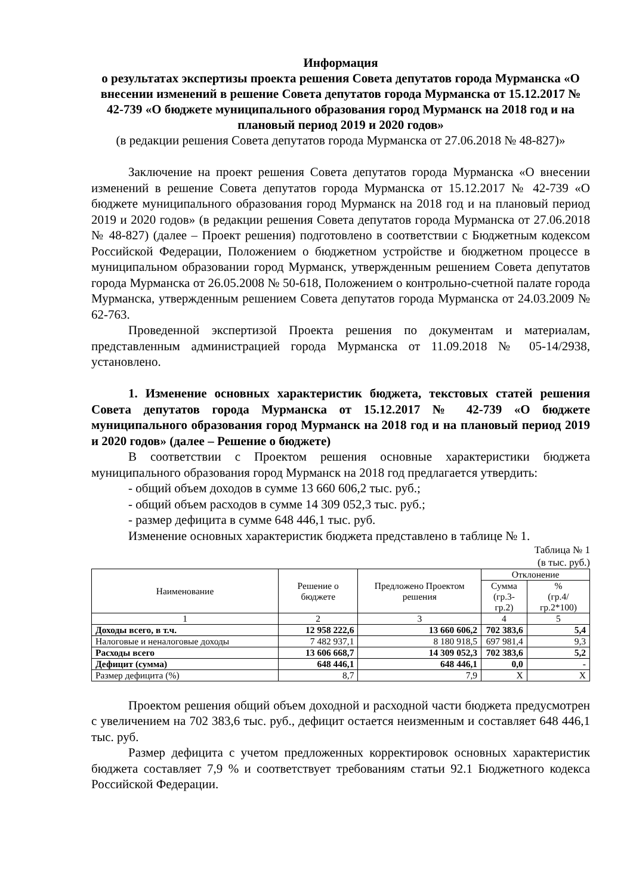Информация
о результатах экспертизы проекта решения Совета депутатов города Мурманска «О внесении изменений в решение Совета депутатов города Мурманска от 15.12.2017 № 42-739 «О бюджете муниципального образования город Мурманск на 2018 год и на плановый период 2019 и 2020 годов»
(в редакции решения Совета депутатов города Мурманска от 27.06.2018 № 48-827)»
Заключение на проект решения Совета депутатов города Мурманска «О внесении изменений в решение Совета депутатов города Мурманска от 15.12.2017 № 42-739 «О бюджете муниципального образования город Мурманск на 2018 год и на плановый период 2019 и 2020 годов» (в редакции решения Совета депутатов города Мурманска от 27.06.2018 № 48-827) (далее – Проект решения) подготовлено в соответствии с Бюджетным кодексом Российской Федерации, Положением о бюджетном устройстве и бюджетном процессе в муниципальном образовании город Мурманск, утвержденным решением Совета депутатов города Мурманска от 26.05.2008 № 50-618, Положением о контрольно-счетной палате города Мурманска, утвержденным решением Совета депутатов города Мурманска от 24.03.2009 № 62-763.
Проведенной экспертизой Проекта решения по документам и материалам, представленным администрацией города Мурманска от 11.09.2018 № 05-14/2938, установлено.
1. Изменение основных характеристик бюджета, текстовых статей решения Совета депутатов города Мурманска от 15.12.2017 № 42-739 «О бюджете муниципального образования город Мурманск на 2018 год и на плановый период 2019 и 2020 годов» (далее – Решение о бюджете)
В соответствии с Проектом решения основные характеристики бюджета муниципального образования город Мурманск на 2018 год предлагается утвердить:
- общий объем доходов в сумме 13 660 606,2 тыс. руб.;
- общий объем расходов в сумме 14 309 052,3 тыс. руб.;
- размер дефицита в сумме 648 446,1 тыс. руб.
Изменение основных характеристик бюджета представлено в таблице № 1.
Таблица № 1
(в тыс. руб.)
| Наименование | Решение о бюджете | Предложено Проектом решения | Отклонение | |
| --- | --- | --- | --- | --- |
| | | | Сумма (гр.3-гр.2) | % (гр.4/гр.2*100) |
| 1 | 2 | 3 | 4 | 5 |
| Доходы всего, в т.ч. | 12 958 222,6 | 13 660 606,2 | 702 383,6 | 5,4 |
| Налоговые и неналоговые доходы | 7 482 937,1 | 8 180 918,5 | 697 981,4 | 9,3 |
| Расходы всего | 13 606 668,7 | 14 309 052,3 | 702 383,6 | 5,2 |
| Дефицит (сумма) | 648 446,1 | 648 446,1 | 0,0 | - |
| Размер дефицита (%) | 8,7 | 7,9 | Х | Х |
Проектом решения общий объем доходной и расходной части бюджета предусмотрен с увеличением на 702 383,6 тыс. руб., дефицит остается неизменным и составляет 648 446,1 тыс. руб.
Размер дефицита с учетом предложенных корректировок основных характеристик бюджета составляет 7,9 % и соответствует требованиям статьи 92.1 Бюджетного кодекса Российской Федерации.